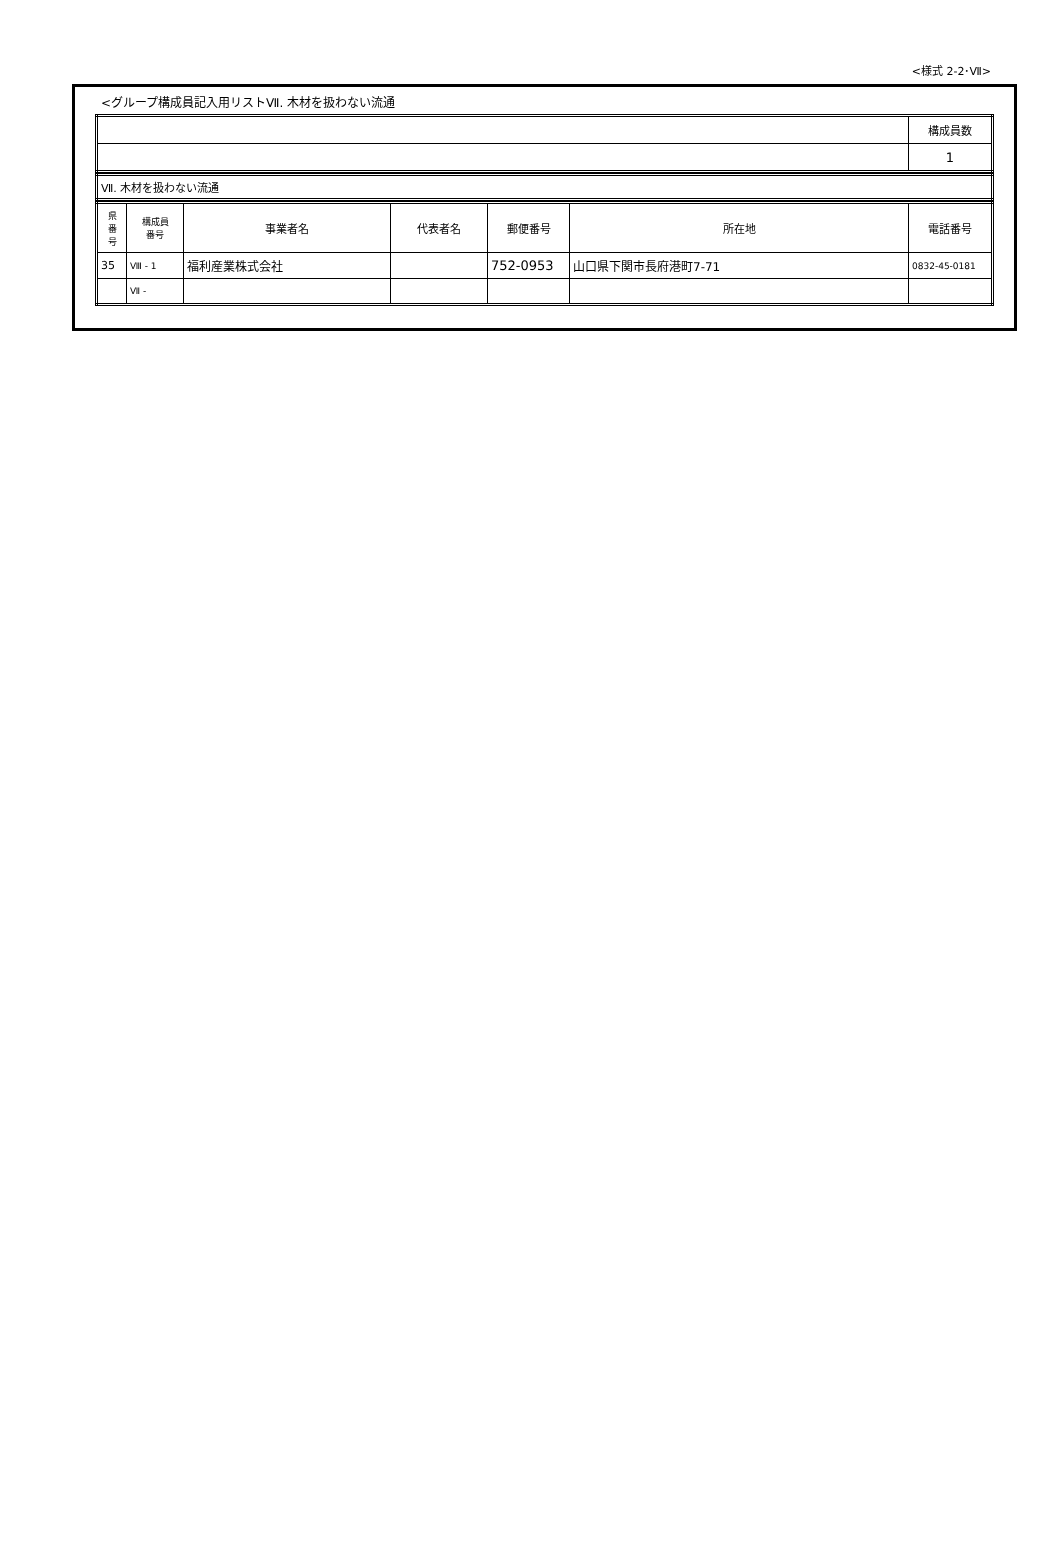<様式 2-2･Ⅶ>
<グループ構成員記入用リストⅦ. 木材を扱わない流通
| | 構成員数 |
| | 1 |
| Ⅶ. 木材を扱わない流通 |
| 県 番 号 | 構成員 番号 | 事業者名 | 代表者名 | 郵便番号 | 所在地 | 電話番号 |
| --- | --- | --- | --- | --- | --- | --- |
| 35 | Ⅷ - 1 | 福利産業株式会社 | | 752-0953 | 山口県下関市長府港町7-71 | 0832-45-0181 |
| | Ⅶ - | | | | | |